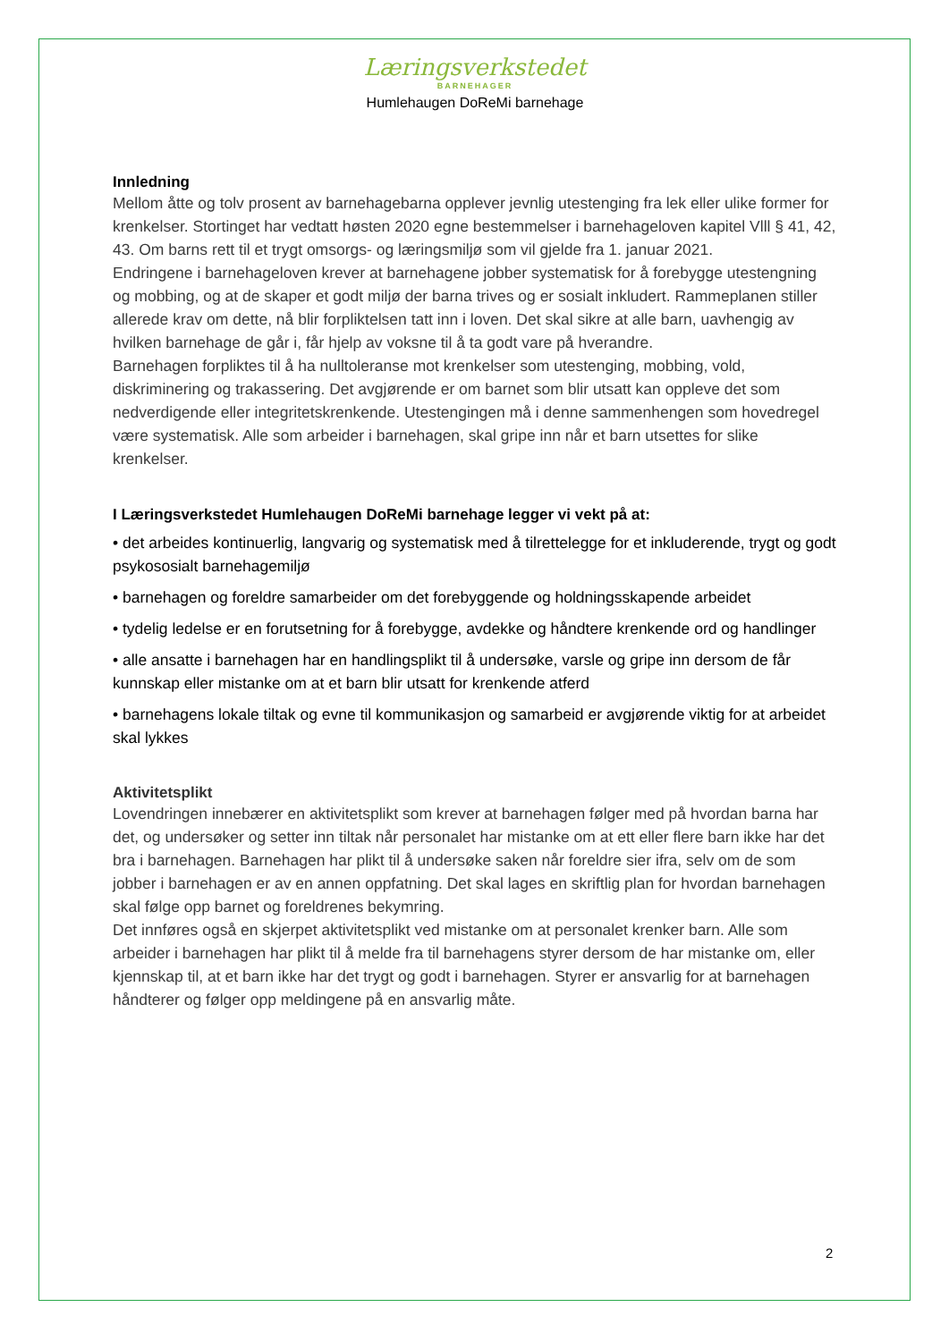Læringsverkstedet
BARNEHAGER
Humlehaugen DoReMi barnehage
Innledning
Mellom åtte og tolv prosent av barnehagebarna opplever jevnlig utestenging fra lek eller ulike former for krenkelser. Stortinget har vedtatt høsten 2020 egne bestemmelser i barnehageloven kapitel Vlll § 41, 42, 43. Om barns rett til et trygt omsorgs- og læringsmiljø som vil gjelde fra 1. januar 2021.
Endringene i barnehageloven krever at barnehagene jobber systematisk for å forebygge utestengning og mobbing, og at de skaper et godt miljø der barna trives og er sosialt inkludert. Rammeplanen stiller allerede krav om dette, nå blir forpliktelsen tatt inn i loven. Det skal sikre at alle barn, uavhengig av hvilken barnehage de går i, får hjelp av voksne til å ta godt vare på hverandre.
Barnehagen forpliktes til å ha nulltoleranse mot krenkelser som utestenging, mobbing, vold, diskriminering og trakassering. Det avgjørende er om barnet som blir utsatt kan oppleve det som nedverdigende eller integritetskrenkende. Utestengingen må i denne sammenhengen som hovedregel være systematisk. Alle som arbeider i barnehagen, skal gripe inn når et barn utsettes for slike krenkelser.
I Læringsverkstedet Humlehaugen DoReMi barnehage legger vi vekt på at:
• det arbeides kontinuerlig, langvarig og systematisk med å tilrettelegge for et inkluderende, trygt og godt psykososialt barnehagemiljø
• barnehagen og foreldre samarbeider om det forebyggende og holdningsskapende arbeidet
• tydelig ledelse er en forutsetning for å forebygge, avdekke og håndtere krenkende ord og handlinger
• alle ansatte i barnehagen har en handlingsplikt til å undersøke, varsle og gripe inn dersom de får kunnskap eller mistanke om at et barn blir utsatt for krenkende atferd
• barnehagens lokale tiltak og evne til kommunikasjon og samarbeid er avgjørende viktig for at arbeidet skal lykkes
Aktivitetsplikt
Lovendringen innebærer en aktivitetsplikt som krever at barnehagen følger med på hvordan barna har det, og undersøker og setter inn tiltak når personalet har mistanke om at ett eller flere barn ikke har det bra i barnehagen. Barnehagen har plikt til å undersøke saken når foreldre sier ifra, selv om de som jobber i barnehagen er av en annen oppfatning. Det skal lages en skriftlig plan for hvordan barnehagen skal følge opp barnet og foreldrenes bekymring.
Det innføres også en skjerpet aktivitetsplikt ved mistanke om at personalet krenker barn. Alle som arbeider i barnehagen har plikt til å melde fra til barnehagens styrer dersom de har mistanke om, eller kjennskap til, at et barn ikke har det trygt og godt i barnehagen. Styrer er ansvarlig for at barnehagen håndterer og følger opp meldingene på en ansvarlig måte.
2